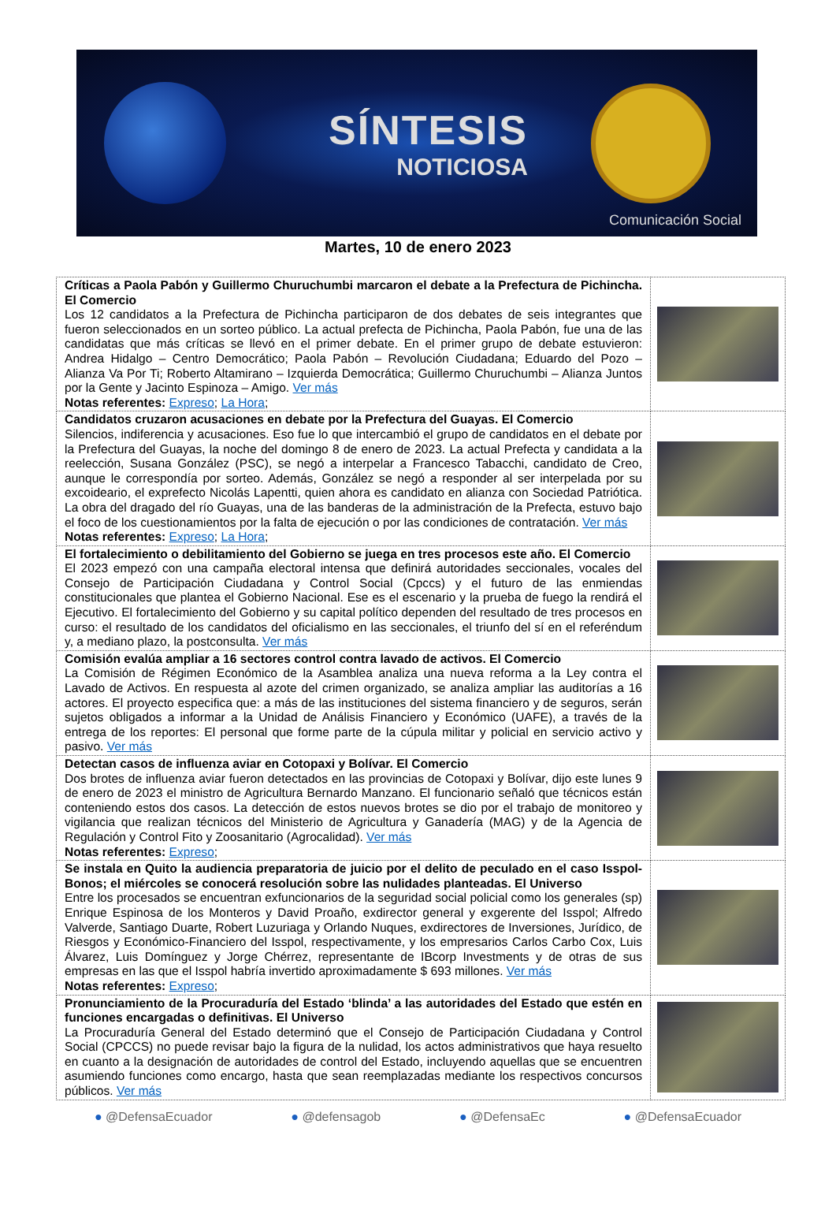SÍNTESIS
NOTICIOSA
Comunicación Social
Martes, 10 de enero 2023
| Críticas a Paola Pabón y Guillermo Churuchumbi marcaron el debate a la Prefectura de Pichincha. El Comercio Los 12 candidatos a la Prefectura de Pichincha participaron de dos debates de seis integrantes que fueron seleccionados en un sorteo público. La actual prefecta de Pichincha, Paola Pabón, fue una de las candidatas que más críticas se llevó en el primer debate. En el primer grupo de debate estuvieron: Andrea Hidalgo – Centro Democrático; Paola Pabón – Revolución Ciudadana; Eduardo del Pozo – Alianza Va Por Ti; Roberto Altamirano – Izquierda Democrática; Guillermo Churuchumbi – Alianza Juntos por la Gente y Jacinto Espinoza – Amigo. Ver más Notas referentes: Expreso ; La Hora ; | |
| Candidatos cruzaron acusaciones en debate por la Prefectura del Guayas. El Comercio Silencios, indiferencia y acusaciones. Eso fue lo que intercambió el grupo de candidatos en el debate por la Prefectura del Guayas, la noche del domingo 8 de enero de 2023. La actual Prefecta y candidata a la reelección, Susana González (PSC), se negó a interpelar a Francesco Tabacchi, candidato de Creo, aunque le correspondía por sorteo. Además, González se negó a responder al ser interpelada por su excoideario, el exprefecto Nicolás Lapentti, quien ahora es candidato en alianza con Sociedad Patriótica. La obra del dragado del río Guayas, una de las banderas de la administración de la Prefecta, estuvo bajo el foco de los cuestionamientos por la falta de ejecución o por las condiciones de contratación. Ver más Notas referentes: Expreso ; La Hora ; | |
| El fortalecimiento o debilitamiento del Gobierno se juega en tres procesos este año. El Comercio El 2023 empezó con una campaña electoral intensa que definirá autoridades seccionales, vocales del Consejo de Participación Ciudadana y Control Social (Cpccs) y el futuro de las enmiendas constitucionales que plantea el Gobierno Nacional. Ese es el escenario y la prueba de fuego la rendirá el Ejecutivo. El fortalecimiento del Gobierno y su capital político dependen del resultado de tres procesos en curso: el resultado de los candidatos del oficialismo en las seccionales, el triunfo del sí en el referéndum y, a mediano plazo, la postconsulta. Ver más | |
| Comisión evalúa ampliar a 16 sectores control contra lavado de activos. El Comercio La Comisión de Régimen Económico de la Asamblea analiza una nueva reforma a la Ley contra el Lavado de Activos. En respuesta al azote del crimen organizado, se analiza ampliar las auditorías a 16 actores. El proyecto especifica que: a más de las instituciones del sistema financiero y de seguros, serán sujetos obligados a informar a la Unidad de Análisis Financiero y Económico (UAFE), a través de la entrega de los reportes: El personal que forme parte de la cúpula militar y policial en servicio activo y pasivo. Ver más | |
| Detectan casos de influenza aviar en Cotopaxi y Bolívar. El Comercio Dos brotes de influenza aviar fueron detectados en las provincias de Cotopaxi y Bolívar, dijo este lunes 9 de enero de 2023 el ministro de Agricultura Bernardo Manzano. El funcionario señaló que técnicos están conteniendo estos dos casos. La detección de estos nuevos brotes se dio por el trabajo de monitoreo y vigilancia que realizan técnicos del Ministerio de Agricultura y Ganadería (MAG) y de la Agencia de Regulación y Control Fito y Zoosanitario (Agrocalidad). Ver más Notas referentes: Expreso ; | |
| Se instala en Quito la audiencia preparatoria de juicio por el delito de peculado en el caso Isspol-Bonos; el miércoles se conocerá resolución sobre las nulidades planteadas. El Universo Entre los procesados se encuentran exfuncionarios de la seguridad social policial como los generales (sp) Enrique Espinosa de los Monteros y David Proaño, exdirector general y exgerente del Isspol; Alfredo Valverde, Santiago Duarte, Robert Luzuriaga y Orlando Nuques, exdirectores de Inversiones, Jurídico, de Riesgos y Económico-Financiero del Isspol, respectivamente, y los empresarios Carlos Carbo Cox, Luis Álvarez, Luis Domínguez y Jorge Chérrez, representante de IBcorp Investments y de otras de sus empresas en las que el Isspol habría invertido aproximadamente $ 693 millones. Ver más Notas referentes: Expreso ; | |
| Pronunciamiento de la Procuraduría del Estado ‘blinda’ a las autoridades del Estado que estén en funciones encargadas o definitivas. El Universo La Procuraduría General del Estado determinó que el Consejo de Participación Ciudadana y Control Social (CPCCS) no puede revisar bajo la figura de la nulidad, los actos administrativos que haya resuelto en cuanto a la designación de autoridades de control del Estado, incluyendo aquellas que se encuentren asumiendo funciones como encargo, hasta que sean reemplazadas mediante los respectivos concursos públicos. Ver más | |
● @DefensaEcuador ● @defensagob ● @DefensaEc ● @DefensaEcuador